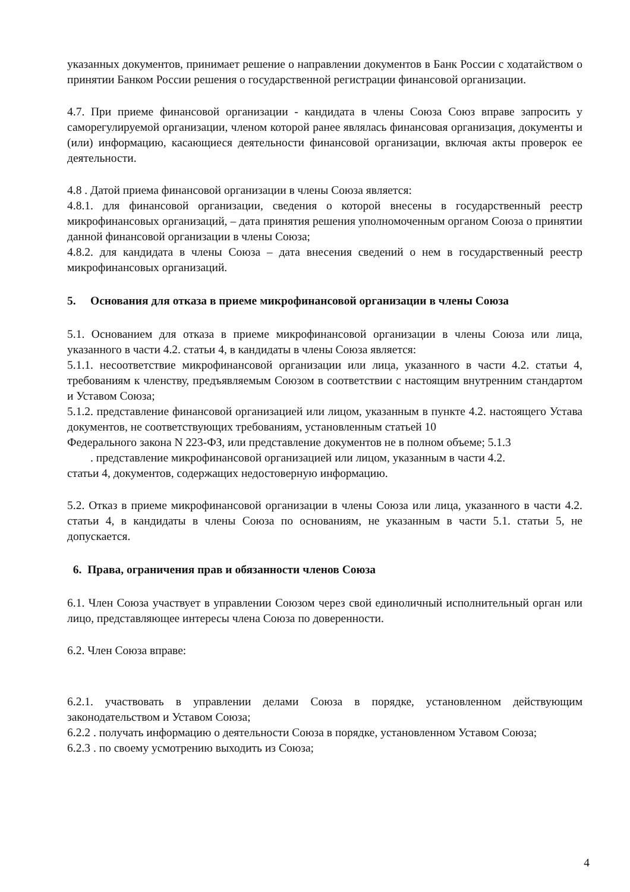указанных документов, принимает решение о направлении документов в Банк России с ходатайством о принятии Банком России решения о государственной регистрации финансовой организации.
4.7. При приеме финансовой организации - кандидата в члены Союза Союз вправе запросить у саморегулируемой организации, членом которой ранее являлась финансовая организация, документы и (или) информацию, касающиеся деятельности финансовой организации, включая акты проверок ее деятельности.
4.8 . Датой приема финансовой организации в члены Союза является:
4.8.1. для финансовой организации, сведения о которой внесены в государственный реестр микрофинансовых организаций, – дата принятия решения уполномоченным органом Союза о принятии данной финансовой организации в члены Союза;
4.8.2. для кандидата в члены Союза – дата внесения сведений о нем в государственный реестр микрофинансовых организаций.
5. Основания для отказа в приеме микрофинансовой организации в члены Союза
5.1. Основанием для отказа в приеме микрофинансовой организации в члены Союза или лица, указанного в части 4.2. статьи 4, в кандидаты в члены Союза является:
5.1.1. несоответствие микрофинансовой организации или лица, указанного в части 4.2. статьи 4, требованиям к членству, предъявляемым Союзом в соответствии с настоящим внутренним стандартом и Уставом Союза;
5.1.2. представление финансовой организацией или лицом, указанным в пункте 4.2. настоящего Устава документов, не соответствующих требованиям, установленным статьей 10
Федерального закона N 223-ФЗ, или представление документов не в полном объеме; 5.1.3
. представление микрофинансовой организацией или лицом, указанным в части 4.2.
статьи 4, документов, содержащих недостоверную информацию.
5.2. Отказ в приеме микрофинансовой организации в члены Союза или лица, указанного в части 4.2. статьи 4, в кандидаты в члены Союза по основаниям, не указанным в части 5.1. статьи 5, не допускается.
6. Права, ограничения прав и обязанности членов Союза
6.1. Член Союза участвует в управлении Союзом через свой единоличный исполнительный орган или лицо, представляющее интересы члена Союза по доверенности.
6.2. Член Союза вправе:
6.2.1. участвовать в управлении делами Союза в порядке, установленном действующим законодательством и Уставом Союза;
6.2.2 . получать информацию о деятельности Союза в порядке, установленном Уставом Союза;
6.2.3 . по своему усмотрению выходить из Союза;
4